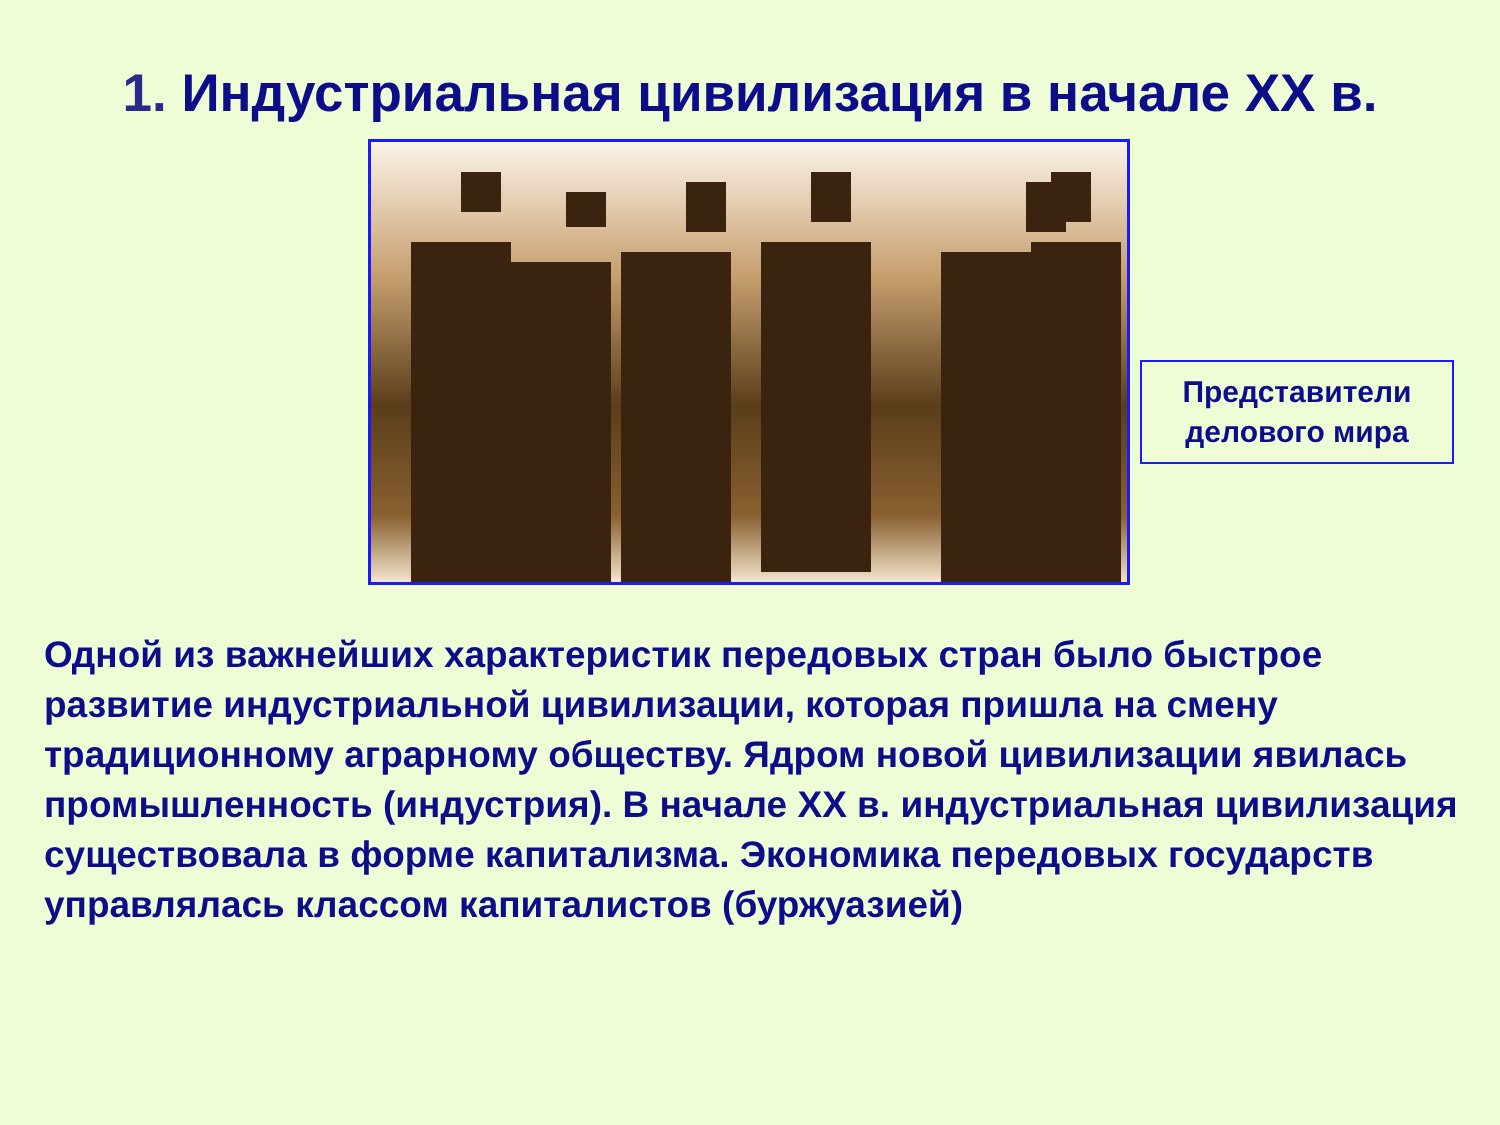1. Индустриальная цивилизация в начале ХХ в.
Представители делового мира
Одной из важнейших характеристик передовых стран было быстрое развитие индустриальной цивилизации, которая пришла на смену традиционному аграрному обществу. Ядром новой цивилизации явилась промышленность (индустрия). В начале XX в. индустриальная цивилизация существовала в форме капитализма. Экономика передовых государств управлялась классом капиталистов (буржуазией)